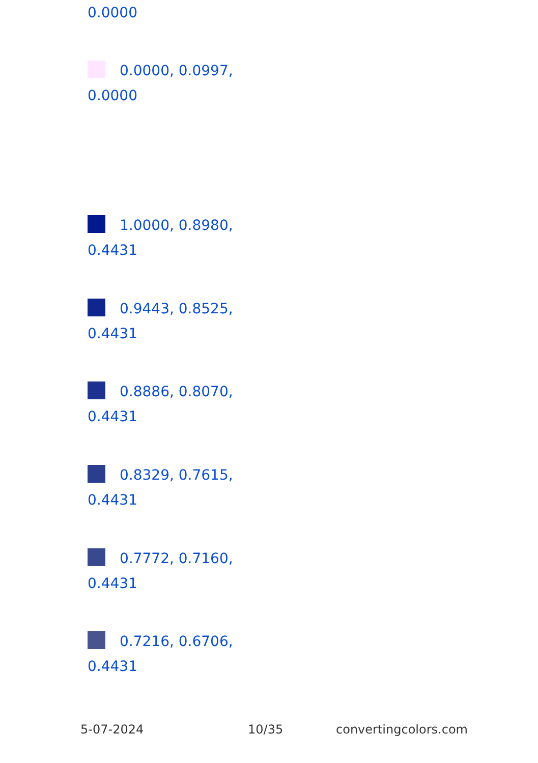0.0000
0.0000, 0.0997, 0.0000
1.0000, 0.8980, 0.4431
0.9443, 0.8525, 0.4431
0.8886, 0.8070, 0.4431
0.8329, 0.7615, 0.4431
0.7772, 0.7160, 0.4431
0.7216, 0.6706, 0.4431
5-07-2024 10/35 convertingcolors.com